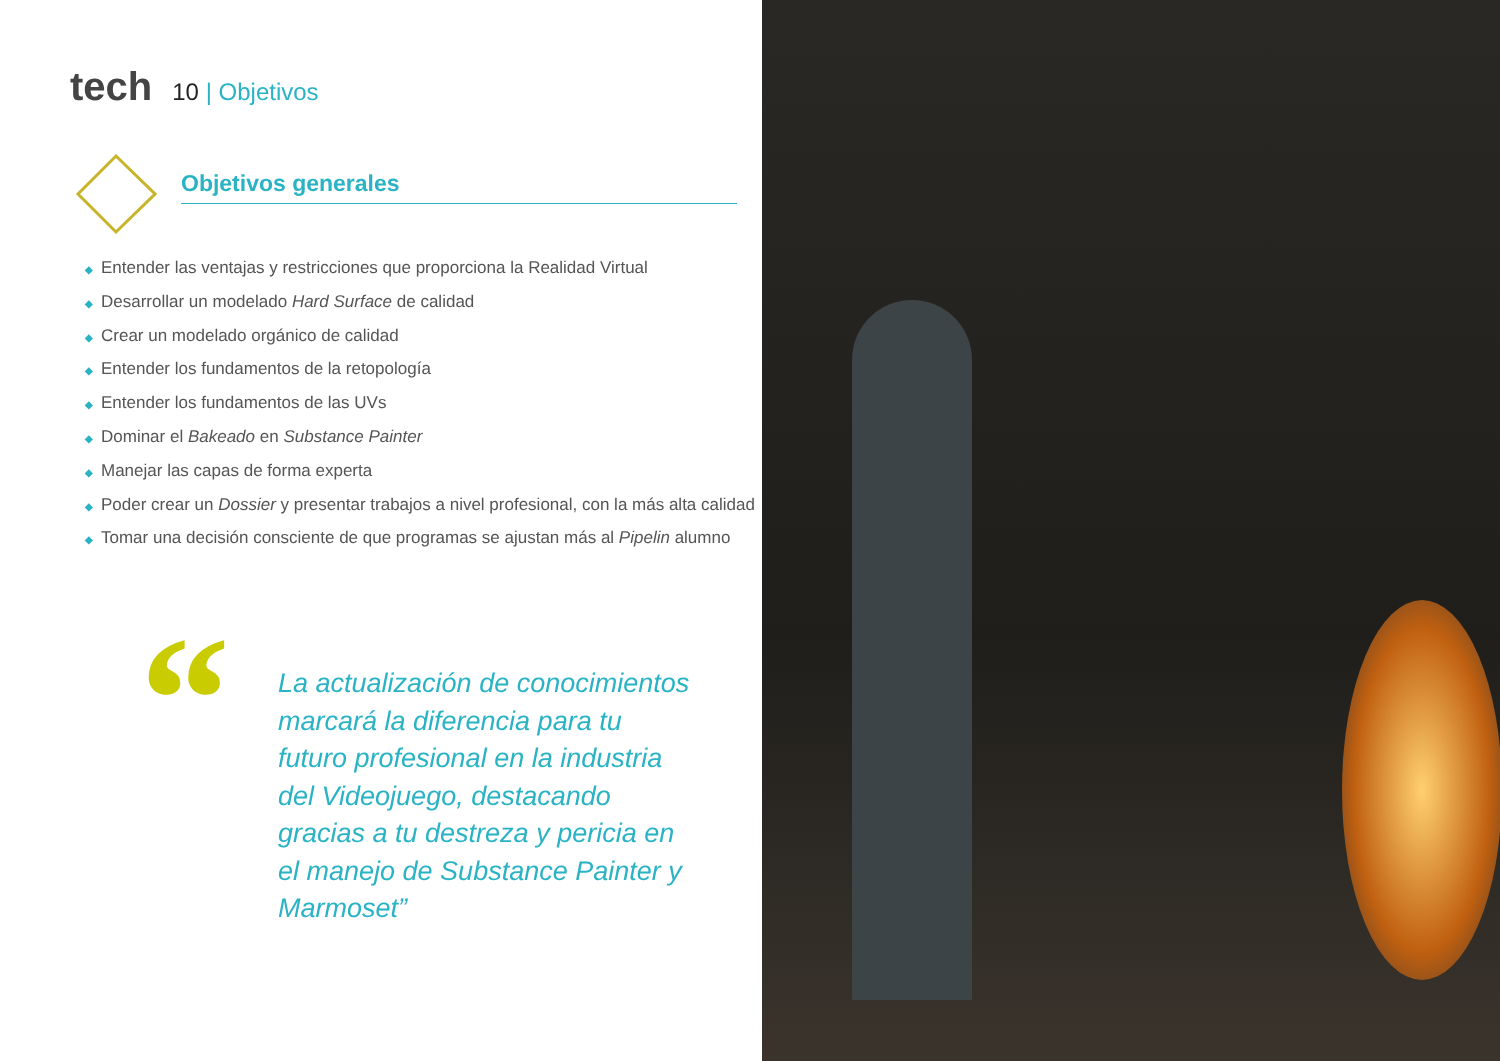tech
10 | Objetivos
Objetivos generales
◆ Entender las ventajas y restricciones que proporciona la Realidad Virtual
◆ Desarrollar un modelado Hard Surface de calidad
◆ Crear un modelado orgánico de calidad
◆ Entender los fundamentos de la retopología
◆ Entender los fundamentos de las UVs
◆ Dominar el Bakeado en Substance Painter
◆ Manejar las capas de forma experta
◆ Poder crear un Dossier y presentar trabajos a nivel profesional, con la más alta calidad
◆ Tomar una decisión consciente de que programas se ajustan más al Pipelin alumno
“
La actualización de conocimientos marcará la diferencia para tu futuro profesional en la industria del Videojuego, destacando gracias a tu destreza y pericia en el manejo de Substance Painter y Marmoset”